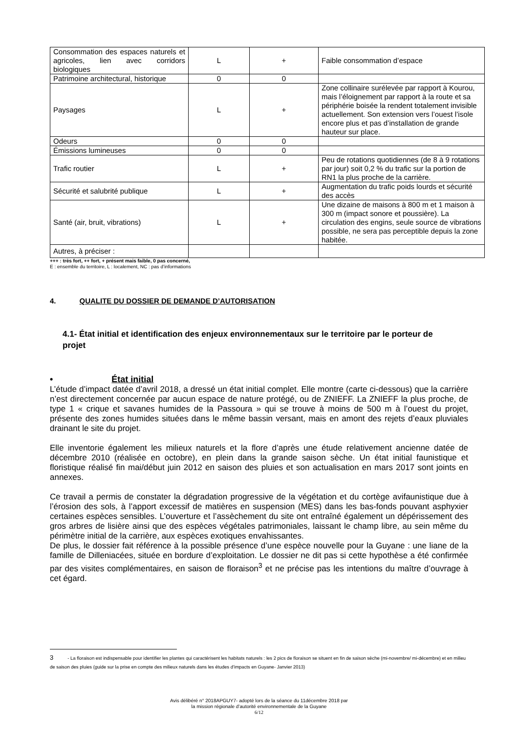| Consommation des espaces naturels et agricoles, lien avec corridors biologiques | L | + | Faible consommation d’espace |
| Patrimoine architectural, historique | 0 | 0 | |
| Paysages | L | + | Zone collinaire surélevée par rapport à Kourou, mais l’éloignement par rapport à la route et sa périphérie boisée la rendent totalement invisible actuellement. Son extension vers l’ouest l’isole encore plus et pas d’installation de grande hauteur sur place. |
| Odeurs | 0 | 0 | |
| Émissions lumineuses | 0 | 0 | |
| Trafic routier | L | + | Peu de rotations quotidiennes (de 8 à 9 rotations par jour) soit 0,2 % du trafic sur la portion de RN1 la plus proche de la carrière. |
| Sécurité et salubrité publique | L | + | Augmentation du trafic poids lourds et sécurité des accès |
| Santé (air, bruit, vibrations) | L | + | Une dizaine de maisons à 800 m et 1 maison à 300 m (impact sonore et poussière). La circulation des engins, seule source de vibrations possible, ne sera pas perceptible depuis la zone habitée. |
| Autres, à préciser : | | | |
+++ : très fort, ++ fort, + présent mais faible, 0 pas concerné,
E : ensemble du territoire, L : localement, NC : pas d’informations
4. QUALITE DU DOSSIER DE DEMANDE D’AUTORISATION
4.1- État initial et identification des enjeux environnementaux sur le territoire par le porteur de projet
• État initial
L’étude d’impact datée d’avril 2018, a dressé un état initial complet. Elle montre (carte ci-dessous) que la carrière n’est directement concernée par aucun espace de nature protégé, ou de ZNIEFF. La ZNIEFF la plus proche, de type 1 « crique et savanes humides de la Passoura » qui se trouve à moins de 500 m à l’ouest du projet, présente des zones humides situées dans le même bassin versant, mais en amont des rejets d’eaux pluviales drainant le site du projet.
Elle inventorie également les milieux naturels et la flore d’après une étude relativement ancienne datée de décembre 2010 (réalisée en octobre), en plein dans la grande saison sèche. Un état initial faunistique et floristique réalisé fin mai/début juin 2012 en saison des pluies et son actualisation en mars 2017 sont joints en annexes.
Ce travail a permis de constater la dégradation progressive de la végétation et du cortège avifaunistique due à l’érosion des sols, à l’apport excessif de matières en suspension (MES) dans les bas-fonds pouvant asphyxier certaines espèces sensibles. L’ouverture et l’assèchement du site ont entraîné également un dépérissement des gros arbres de lisière ainsi que des espèces végétales patrimoniales, laissant le champ libre, au sein même du périmètre initial de la carrière, aux espèces exotiques envahissantes.
De plus, le dossier fait référence à la possible présence d’une espèce nouvelle pour la Guyane : une liane de la famille de Dilleniacées, située en bordure d’exploitation. Le dossier ne dit pas si cette hypothèse a été confirmée par des visites complémentaires, en saison de floraison<sup>3</sup> et ne précise pas les intentions du maître d’ouvrage à cet égard.
3 - La floraison est indispensable pour identifier les plantes qui caractérisent les habitats naturels : les 2 pics de floraison se situent en fin de saison sèche (mi-novembre/ mi-décembre) et en milieu de saison des pluies (guide sur la prise en compte des milieux naturels dans les études d’impacts en Guyane- Janvier 2013)
Avis délibéré n° 2018APGUY7- adopté lors de la séance du 11décembre 2018 par
la mission régionale d’autorité environnementale de la Guyane
6/12